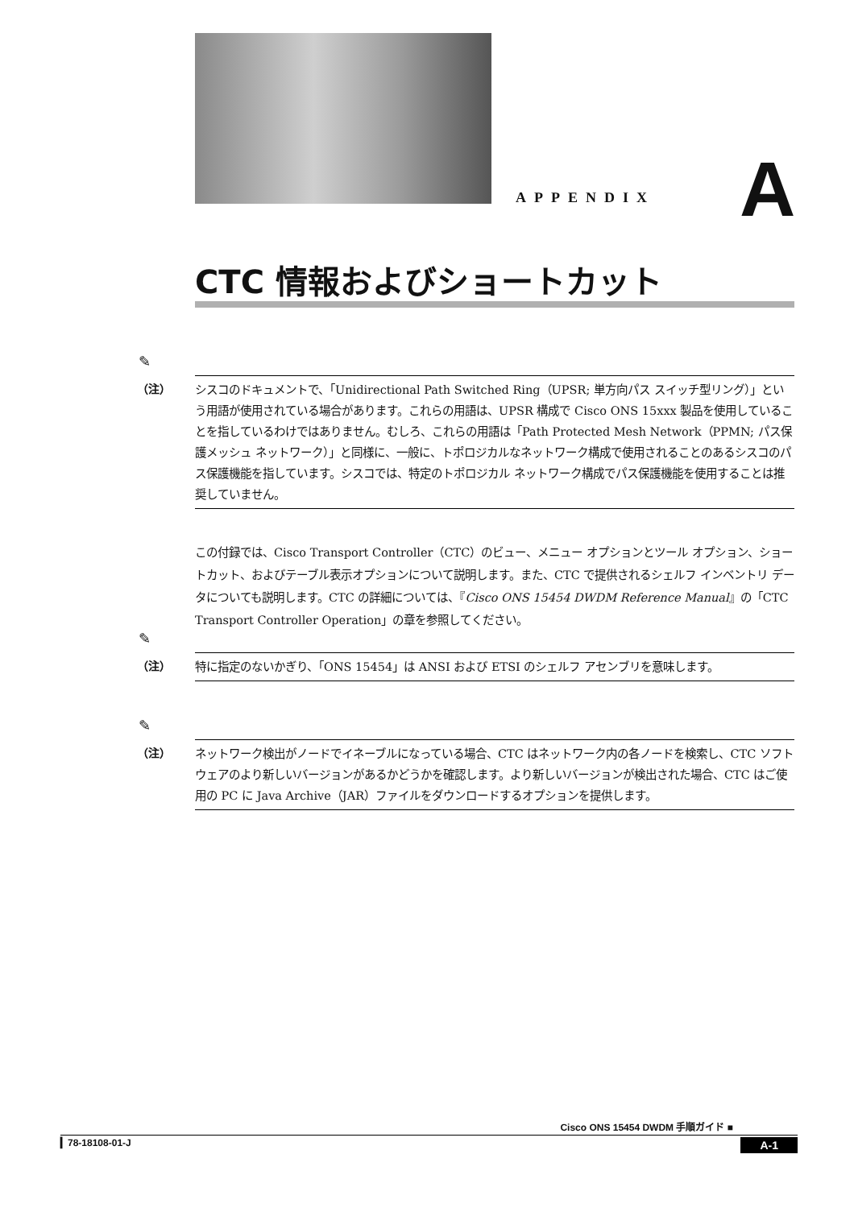APPENDIX A
CTC 情報およびショートカット
✎
（注）
シスコのドキュメントで、「Unidirectional Path Switched Ring（UPSR; 単方向パス スイッチ型リング）」という用語が使用されている場合があります。これらの用語は、UPSR 構成で Cisco ONS 15xxx 製品を使用していることを指しているわけではありません。むしろ、これらの用語は「Path Protected Mesh Network（PPMN; パス保護メッシュ ネットワーク）」と同様に、一般に、トポロジカルなネットワーク構成で使用されることのあるシスコのパス保護機能を指しています。シスコでは、特定のトポロジカル ネットワーク構成でパス保護機能を使用することは推奨していません。
この付録では、Cisco Transport Controller（CTC）のビュー、メニュー オプションとツール オプション、ショートカット、およびテーブル表示オプションについて説明します。また、CTC で提供されるシェルフ インベントリ データについても説明します。CTC の詳細については、『Cisco ONS 15454 DWDM Reference Manual』の「CTC Transport Controller Operation」の章を参照してください。
✎
（注）
特に指定のないかぎり、「ONS 15454」は ANSI および ETSI のシェルフ アセンブリを意味します。
✎
（注）
ネットワーク検出がノードでイネーブルになっている場合、CTC はネットワーク内の各ノードを検索し、CTC ソフトウェアのより新しいバージョンがあるかどうかを確認します。より新しいバージョンが検出された場合、CTC はご使用の PC に Java Archive（JAR）ファイルをダウンロードするオプションを提供します。
Cisco ONS 15454 DWDM 手順ガイド ■
▎78-18108-01-J A-1